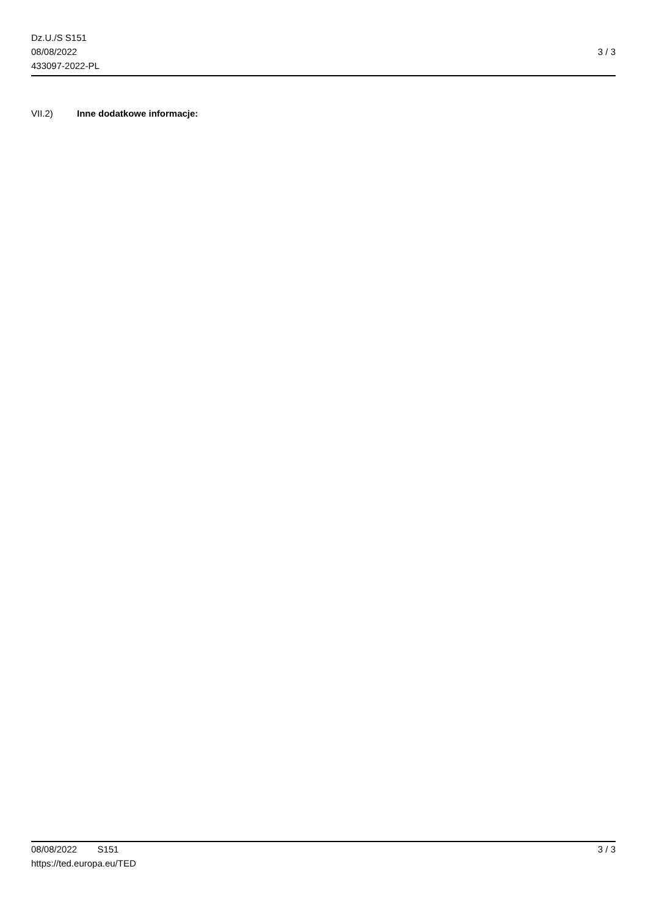Dz.U./S S151
08/08/2022
433097-2022-PL
3 / 3
VII.2) Inne dodatkowe informacje:
08/08/2022 S151 3 / 3
https://ted.europa.eu/TED